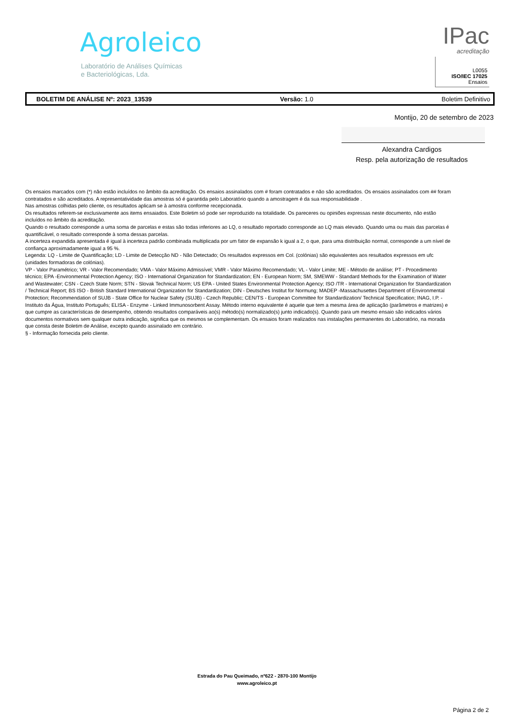Agroleico
Laboratório de Análises Químicas
e Bacteriológicas, Lda.
IPac
acreditação
L0055
ISO/IEC 17025
Ensaios
BOLETIM DE ANÁLISE Nº: 2023_13539 Versão: 1.0 Boletim Definitivo
Montijo, 20 de setembro de 2023
Alexandra Cardigos
Resp. pela autorização de resultados
Os ensaios marcados com (*) não estão incluídos no âmbito da acreditação. Os ensaios assinalados com # foram contratados e não são acreditados. Os ensaios assinalados com ## foram contratados e são acreditados. A representatividade das amostras só é garantida pelo Laboratório quando a amostragem é da sua responsabilidade .
Nas amostras colhidas pelo cliente, os resultados aplicam se à amostra conforme recepcionada.
Os resultados referem-se exclusivamente aos items ensaiados. Este Boletim só pode ser reproduzido na totalidade. Os pareceres ou opiniões expressas neste documento, não estão incluídos no âmbito da acreditação.
Quando o resultado corresponde a uma soma de parcelas e estas são todas inferiores ao LQ, o resultado reportado corresponde ao LQ mais elevado. Quando uma ou mais das parcelas é quantificável, o resultado corresponde à soma dessas parcelas.
A incerteza expandida apresentada é igual à incerteza padrão combinada multiplicada por um fator de expansão k igual a 2, o que, para uma distribuição normal, corresponde a um nível de confiança aproximadamente igual a 95 %.
Legenda: LQ - Limite de Quantificação; LD - Limite de Detecção ND - Não Detectado; Os resultados expressos em Col. (colónias) são equivalentes aos resultados expressos em ufc (unidades formadoras de colónias).
VP - Valor Paramétrico; VR - Valor Recomendado; VMA - Valor Máximo Admissível; VMR - Valor Máximo Recomendado; VL - Valor Limite; ME - Método de análise; PT - Procedimento técnico; EPA -Environmental Protection Agency; ISO - International Organization for Standardization; EN - European Norm; SM, SMEWW - Standard Methods for the Examination of Water and Wastewater; CSN - Czech State Norm; STN - Slovak Technical Norm; US EPA - United States Environmental Protection Agency; ISO /TR - International Organization for Standardization / Technical Report; BS ISO - British Standard International Organization for Standardization; DIN - Deutsches Institut for Normung; MADEP -Massachusettes Department of Environmental Protection; Recommendation of SUJB - State Office for Nuclear Safety (SUJB) - Czech Republic; CEN/TS - European Committee for Standardization/ Technical Specification; INAG, I.P. - Instituto da Água, Instituto Português; ELISA - Enzyme - Linked Immunosorbent Assay. Método interno equivalente é aquele que tem a mesma área de aplicação (parâmetros e matrizes) e que cumpre as características de desempenho, obtendo resultados comparáveis ao(s) método(s) normalizado(s) junto indicado(s). Quando para um mesmo ensaio são indicados vários documentos normativos sem qualquer outra indicação, significa que os mesmos se complementam. Os ensaios foram realizados nas instalações permanentes do Laboratório, na morada que consta deste Boletim de Análise, excepto quando assinalado em contrário.
§ - Informação fornecida pelo cliente.
Estrada do Pau Queimado, nº622 - 2870-100 Montijo
www.agroleico.pt
Página 2 de 2